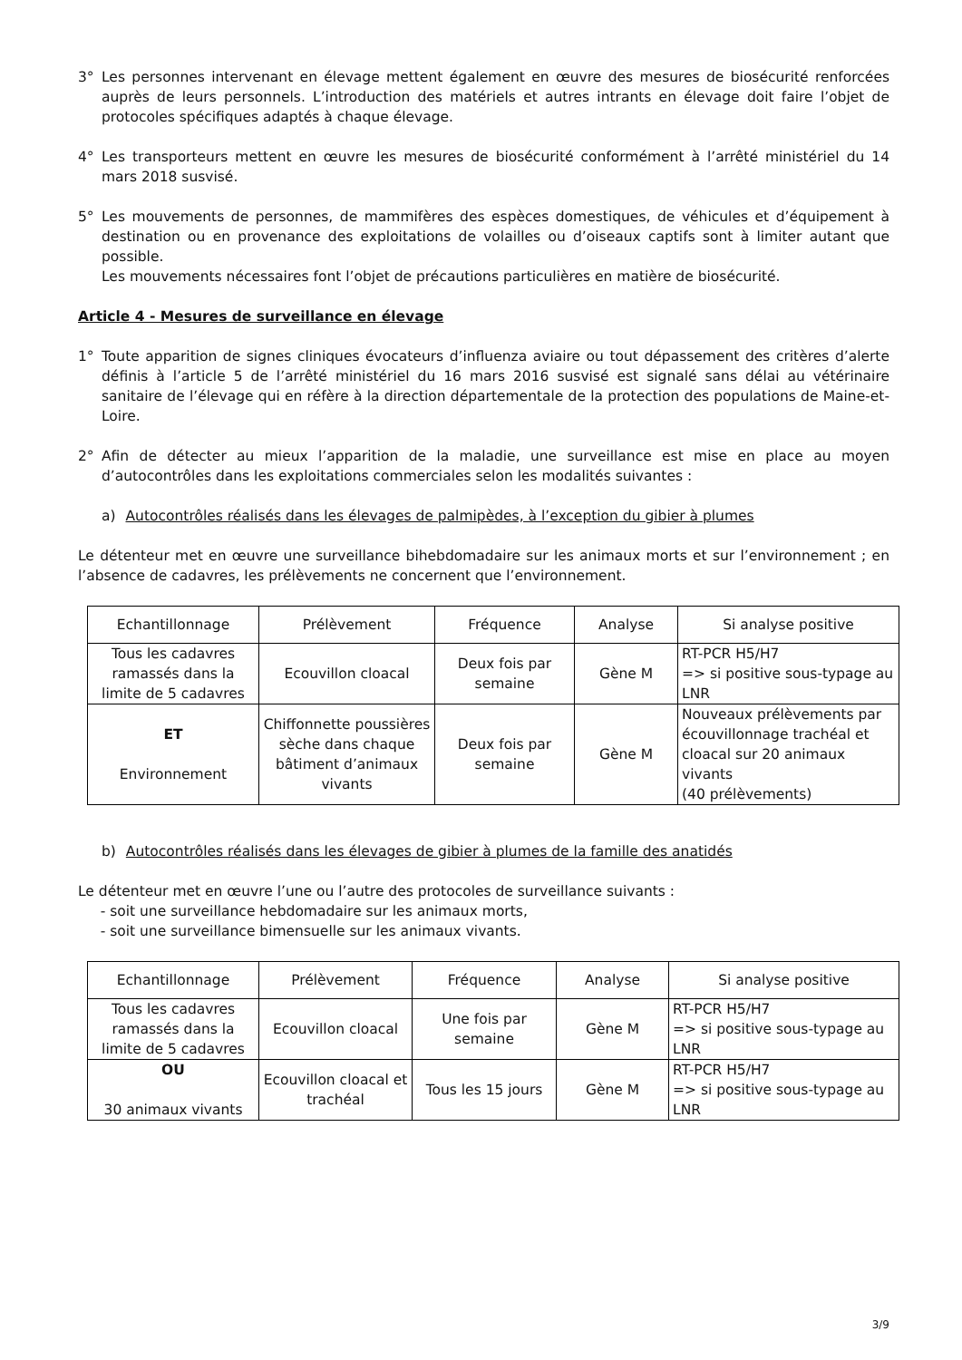3° Les personnes intervenant en élevage mettent également en œuvre des mesures de biosécurité renforcées auprès de leurs personnels. L’introduction des matériels et autres intrants en élevage doit faire l’objet de protocoles spécifiques adaptés à chaque élevage.
4° Les transporteurs mettent en œuvre les mesures de biosécurité conformément à l’arrêté ministériel du 14 mars 2018 susvisé.
5° Les mouvements de personnes, de mammifères des espèces domestiques, de véhicules et d’équipement à destination ou en provenance des exploitations de volailles ou d’oiseaux captifs sont à limiter autant que possible.
Les mouvements nécessaires font l’objet de précautions particulières en matière de biosécurité.
Article 4 - Mesures de surveillance en élevage
1° Toute apparition de signes cliniques évocateurs d’influenza aviaire ou tout dépassement des critères d’alerte définis à l’article 5 de l’arrêté ministériel du 16 mars 2016 susvisé est signalé sans délai au vétérinaire sanitaire de l’élevage qui en réfère à la direction départementale de la protection des populations de Maine-et-Loire.
2° Afin de détecter au mieux l’apparition de la maladie, une surveillance est mise en place au moyen d’autocontrôles dans les exploitations commerciales selon les modalités suivantes :
a) Autocontrôles réalisés dans les élevages de palmipèdes, à l’exception du gibier à plumes
Le détenteur met en œuvre une surveillance bihebdomadaire sur les animaux morts et sur l’environnement ; en l’absence de cadavres, les prélèvements ne concernent que l’environnement.
| Echantillonnage | Prélèvement | Fréquence | Analyse | Si analyse positive |
| --- | --- | --- | --- | --- |
| Tous les cadavres ramassés dans la limite de 5 cadavres | Ecouvillon cloacal | Deux fois par semaine | Gène M | RT-PCR H5/H7 => si positive sous-typage au LNR |
| ET Environnement | Chiffonnette poussières sèche dans chaque bâtiment d’animaux vivants | Deux fois par semaine | Gène M | Nouveaux prélèvements par écouvillonnage trachéal et cloacal sur 20 animaux vivants (40 prélèvements) |
b) Autocontrôles réalisés dans les élevages de gibier à plumes de la famille des anatidés
Le détenteur met en œuvre l’une ou l’autre des protocoles de surveillance suivants :
- soit une surveillance hebdomadaire sur les animaux morts,
- soit une surveillance bimensuelle sur les animaux vivants.
| Echantillonnage | Prélèvement | Fréquence | Analyse | Si analyse positive |
| --- | --- | --- | --- | --- |
| Tous les cadavres ramassés dans la limite de 5 cadavres | Ecouvillon cloacal | Une fois par semaine | Gène M | RT-PCR H5/H7 => si positive sous-typage au LNR |
| OU 30 animaux vivants | Ecouvillon cloacal et trachéal | Tous les 15 jours | Gène M | RT-PCR H5/H7 => si positive sous-typage au LNR |
3/9